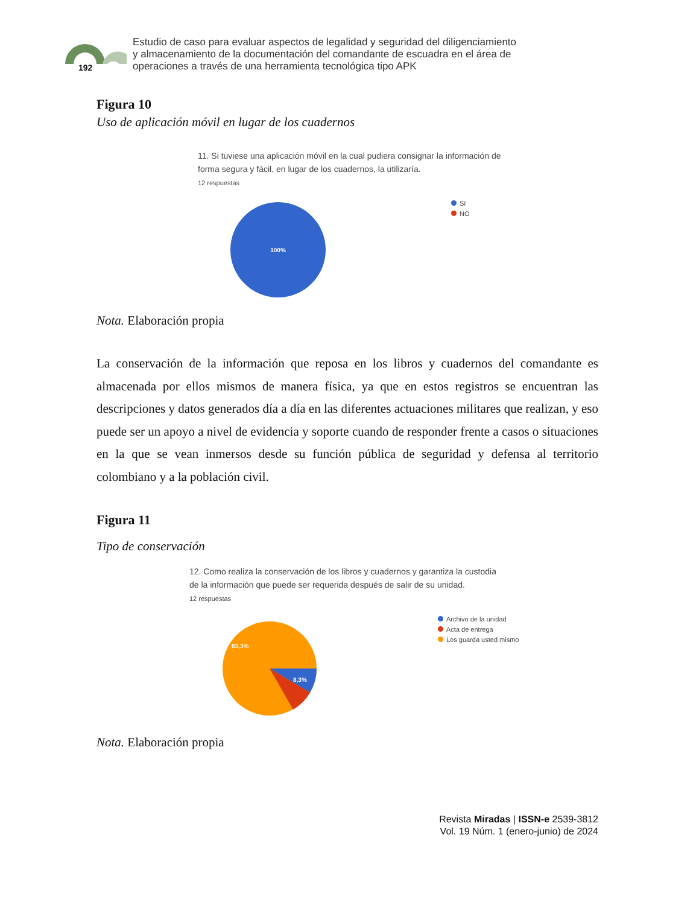192
Estudio de caso para evaluar aspectos de legalidad y seguridad del diligenciamiento
y almacenamiento de la documentación del comandante de escuadra en el área de
operaciones a través de una herramienta tecnológica tipo APK
Figura 10
Uso de aplicación móvil en lugar de los cuadernos
11. Si tuviese una aplicación móvil en la cual pudiera consignar la información de
forma segura y fácil, en lugar de los cuadernos, la utilizaría.
12 respuestas
100%
SI
NO
Nota. Elaboración propia
La conservación de la información que reposa en los libros y cuadernos del comandante es almacenada por ellos mismos de manera física, ya que en estos registros se encuentran las descripciones y datos generados día a día en las diferentes actuaciones militares que realizan, y eso puede ser un apoyo a nivel de evidencia y soporte cuando de responder frente a casos o situaciones en la que se vean inmersos desde su función pública de seguridad y defensa al territorio colombiano y a la población civil.
Figura 11
Tipo de conservación
12. Como realiza la conservación de los libros y cuadernos y garantiza la custodia
de la información que puede ser requerida después de salir de su unidad.
12 respuestas
83,3%
8,3%
Archivo de la unidad
Acta de entrega
Los guarda usted mismo
Nota. Elaboración propia
Revista Miradas | ISSN-e 2539-3812
Vol. 19 Núm. 1 (enero-junio) de 2024